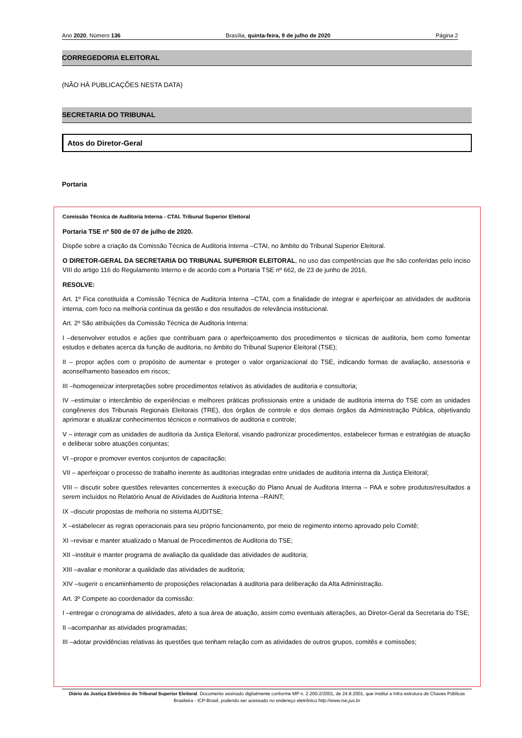Ano 2020, Número 136 Brasília, quinta-feira, 9 de julho de 2020 Página 2
CORREGEDORIA ELEITORAL
(NÃO HÁ PUBLICAÇÕES NESTA DATA)
SECRETARIA DO TRIBUNAL
Atos do Diretor-Geral
Portaria
Comissão Técnica de Auditoria Interna - CTAI. Tribunal Superior Eleitoral
Portaria TSE nº 500 de 07 de julho de 2020.
Dispõe sobre a criação da Comissão Técnica de Auditoria Interna –CTAI, no âmbito do Tribunal Superior Eleitoral.
O DIRETOR-GERAL DA SECRETARIA DO TRIBUNAL SUPERIOR ELEITORAL, no uso das competências que lhe são conferidas pelo inciso VIII do artigo 116 do Regulamento Interno e de acordo com a Portaria TSE nº 662, de 23 de junho de 2016,
RESOLVE:
Art. 1º Fica constituída a Comissão Técnica de Auditoria Interna –CTAI, com a finalidade de integrar e aperfeiçoar as atividades de auditoria interna, com foco na melhoria contínua da gestão e dos resultados de relevância institucional.
Art. 2º São atribuições da Comissão Técnica de Auditoria Interna:
I –desenvolver estudos e ações que contribuam para o aperfeiçoamento dos procedimentos e técnicas de auditoria, bem como fomentar estudos e debates acerca da função de auditoria, no âmbito do Tribunal Superior Eleitoral (TSE);
II – propor ações com o propósito de aumentar e proteger o valor organizacional do TSE, indicando formas de avaliação, assessoria e aconselhamento baseados em riscos;
III –homogeneizar interpretações sobre procedimentos relativos às atividades de auditoria e consultoria;
IV –estimular o intercâmbio de experiências e melhores práticas profissionais entre a unidade de auditoria interna do TSE com as unidades congêneres dos Tribunais Regionais Eleitorais (TRE), dos órgãos de controle e dos demais órgãos da Administração Pública, objetivando aprimorar e atualizar conhecimentos técnicos e normativos de auditoria e controle;
V – interagir com as unidades de auditoria da Justiça Eleitoral, visando padronizar procedimentos, estabelecer formas e estratégias de atuação e deliberar sobre atuações conjuntas;
VI –propor e promover eventos conjuntos de capacitação;
VII – aperfeiçoar o processo de trabalho inerente às auditorias integradas entre unidades de auditoria interna da Justiça Eleitoral;
VIII – discutir sobre questões relevantes concernentes à execução do Plano Anual de Auditoria Interna – PAA e sobre produtos/resultados a serem incluídos no Relatório Anual de Atividades de Auditoria Interna –RAINT;
IX –discutir propostas de melhoria no sistema AUDITSE;
X –estabelecer as regras operacionais para seu próprio funcionamento, por meio de regimento interno aprovado pelo Comitê;
XI –revisar e manter atualizado o Manual de Procedimentos de Auditoria do TSE;
XII –instituir e manter programa de avaliação da qualidade das atividades de auditoria;
XIII –avaliar e monitorar a qualidade das atividades de auditoria;
XIV –sugerir o encaminhamento de proposições relacionadas à auditoria para deliberação da Alta Administração.
Art. 3º Compete ao coordenador da comissão:
I –entregar o cronograma de atividades, afeto a sua área de atuação, assim como eventuais alterações, ao Diretor-Geral da Secretaria do TSE;
II –acompanhar as atividades programadas;
III –adotar providências relativas às questões que tenham relação com as atividades de outros grupos, comitês e comissões;
Diário da Justiça Eletrônico do Tribunal Superior Eleitoral. Documento assinado digitalmente conforme MP n. 2.200-2/2001, de 24.8.2001, que institui a Infra estrutura de Chaves Públicas Brasileira - ICP-Brasil, podendo ser acessado no endereço eletrônico http://www.tse.jus.br